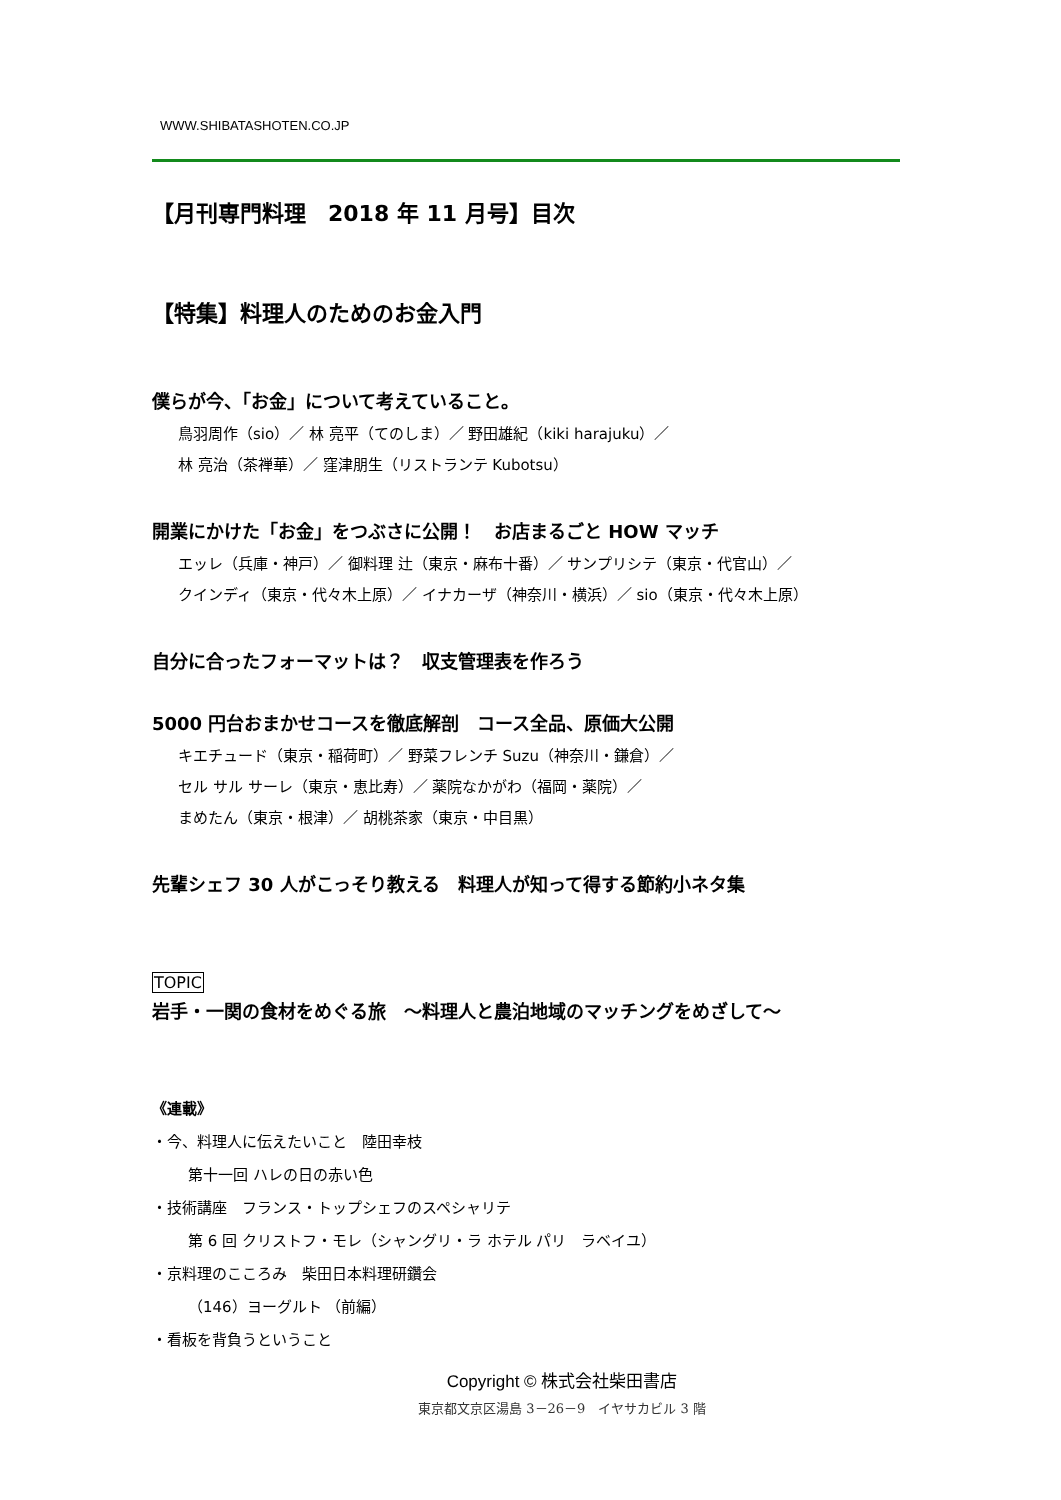WWW.SHIBATASHOTEN.CO.JP
【月刊専門料理　2018 年 11 月号】目次
【特集】料理人のためのお金入門
僕らが今、「お金」について考えていること。
鳥羽周作（sio）／ 林 亮平（てのしま）／ 野田雄紀（kiki harajuku）／
林 亮治（茶禅華）／ 窪津朋生（リストランテ Kubotsu）
開業にかけた「お金」をつぶさに公開！　お店まるごと HOW マッチ
エッレ（兵庫・神戸）／ 御料理 辻（東京・麻布十番）／ サンプリシテ（東京・代官山）／
クインディ（東京・代々木上原）／ イナカーザ（神奈川・横浜）／ sio（東京・代々木上原）
自分に合ったフォーマットは？　収支管理表を作ろう
5000 円台おまかせコースを徹底解剖　コース全品、原価大公開
キエチュード（東京・稲荷町）／ 野菜フレンチ Suzu（神奈川・鎌倉）／
セル サル サーレ（東京・恵比寿）／ 薬院なかがわ（福岡・薬院）／
まめたん（東京・根津）／ 胡桃茶家（東京・中目黒）
先輩シェフ 30 人がこっそり教える　料理人が知って得する節約小ネタ集
TOPIC
岩手・一関の食材をめぐる旅　～料理人と農泊地域のマッチングをめざして～
《連載》
・今、料理人に伝えたいこと　陸田幸枝
第十一回 ハレの日の赤い色
・技術講座　フランス・トップシェフのスペシャリテ
第 6 回 クリストフ・モレ（シャングリ・ラ ホテル パリ　ラベイユ）
・京料理のこころみ　柴田日本料理研鑽会
（146）ヨーグルト （前編）
・看板を背負うということ
Copyright © 株式会社柴田書店
東京都文京区湯島 3－26－9　イヤサカビル 3 階